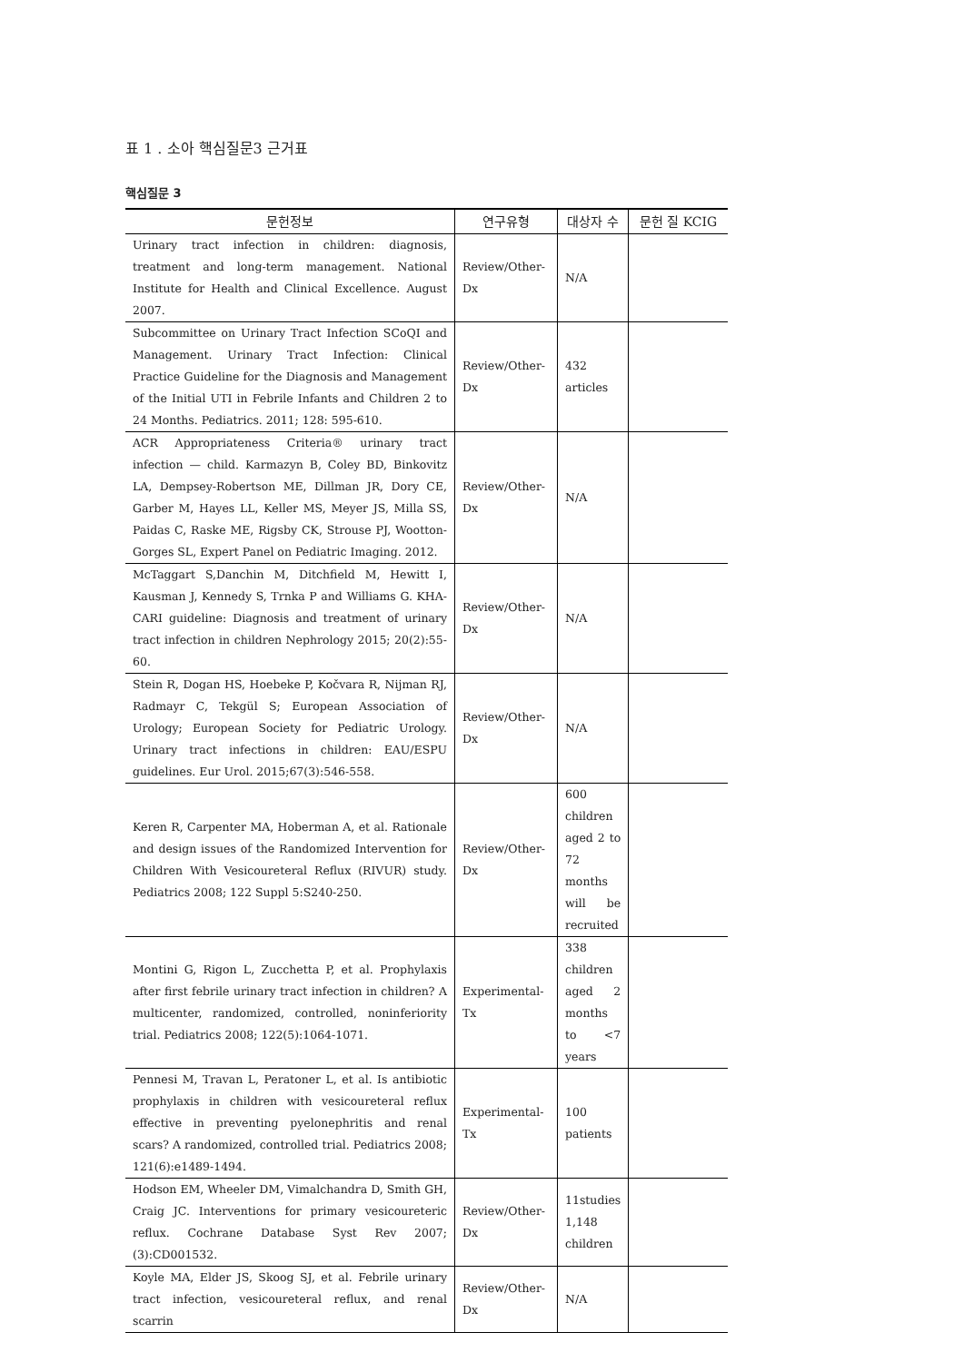표 1 . 소아 핵심질문3 근거표
핵심질문 3
| 문헌정보 | 연구유형 | 대상자 수 | 문헌 질 KCIG |
| --- | --- | --- | --- |
| Urinary tract infection in children: diagnosis, treatment and long-term management. National Institute for Health and Clinical Excellence. August 2007. | Review/Other-Dx | N/A | |
| Subcommittee on Urinary Tract Infection SCoQI and Management. Urinary Tract Infection: Clinical Practice Guideline for the Diagnosis and Management of the Initial UTI in Febrile Infants and Children 2 to 24 Months. Pediatrics. 2011; 128: 595-610. | Review/Other-Dx | 432 articles | |
| ACR Appropriateness Criteria® urinary tract infection — child. Karmazyn B, Coley BD, Binkovitz LA, Dempsey-Robertson ME, Dillman JR, Dory CE, Garber M, Hayes LL, Keller MS, Meyer JS, Milla SS, Paidas C, Raske ME, Rigsby CK, Strouse PJ, Wootton-Gorges SL, Expert Panel on Pediatric Imaging. 2012. | Review/Other-Dx | N/A | |
| McTaggart S,Danchin M, Ditchfield M, Hewitt I, Kausman J, Kennedy S, Trnka P and Williams G. KHA-CARI guideline: Diagnosis and treatment of urinary tract infection in children Nephrology 2015; 20(2):55-60. | Review/Other-Dx | N/A | |
| Stein R, Dogan HS, Hoebeke P, Kočvara R, Nijman RJ, Radmayr C, Tekgül S; European Association of Urology; European Society for Pediatric Urology. Urinary tract infections in children: EAU/ESPU guidelines. Eur Urol. 2015;67(3):546-558. | Review/Other-Dx | N/A | |
| Keren R, Carpenter MA, Hoberman A, et al. Rationale and design issues of the Randomized Intervention for Children With Vesicoureteral Reflux (RIVUR) study. Pediatrics 2008; 122 Suppl 5:S240-250. | Review/Other-Dx | 600 children aged 2 to 72 months will be recruited | |
| Montini G, Rigon L, Zucchetta P, et al. Prophylaxis after first febrile urinary tract infection in children? A multicenter, randomized, controlled, noninferiority trial. Pediatrics 2008; 122(5):1064-1071. | Experimental-Tx | 338 children aged 2 months to <7 years | |
| Pennesi M, Travan L, Peratoner L, et al. Is antibiotic prophylaxis in children with vesicoureteral reflux effective in preventing pyelonephritis and renal scars? A randomized, controlled trial. Pediatrics 2008; 121(6):e1489-1494. | Experimental-Tx | 100 patients | |
| Hodson EM, Wheeler DM, Vimalchandra D, Smith GH, Craig JC. Interventions for primary vesicoureteric reflux. Cochrane Database Syst Rev 2007; (3):CD001532. | Review/Other-Dx | 11studies 1,148 children | |
| Koyle MA, Elder JS, Skoog SJ, et al. Febrile urinary tract infection, vesicoureteral reflux, and renal scarrin | Review/Other-Dx | N/A | |